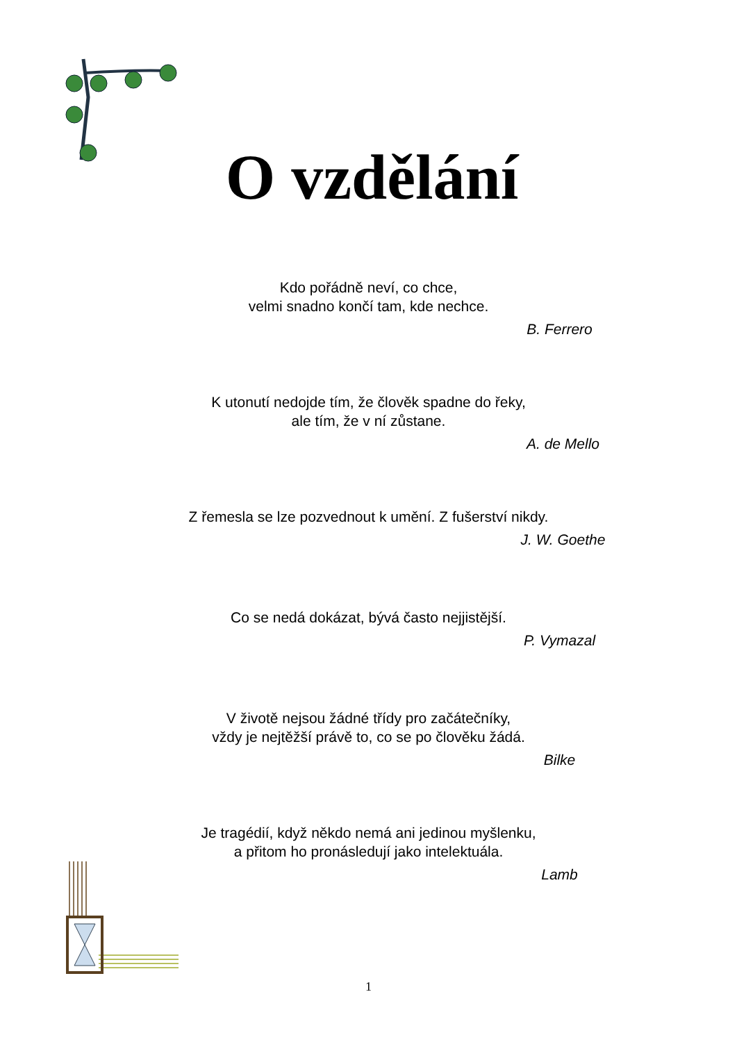O vzdělání
Kdo pořádně neví, co chce,
velmi snadno končí tam, kde nechce.
B. Ferrero
K utonutí nedojde tím, že člověk spadne do řeky,
ale tím, že v ní zůstane.
A. de Mello
Z řemesla se lze pozvednout k umění. Z fušerství nikdy.
J. W. Goethe
Co se nedá dokázat, bývá často nejjistější.
P. Vymazal
V životě nejsou žádné třídy pro začátečníky,
vždy je nejtěžší právě to, co se po člověku žádá.
Bilke
Je tragédií, když někdo nemá ani jedinou myšlenku,
a přitom ho pronásledují jako intelektuála.
Lamb
1